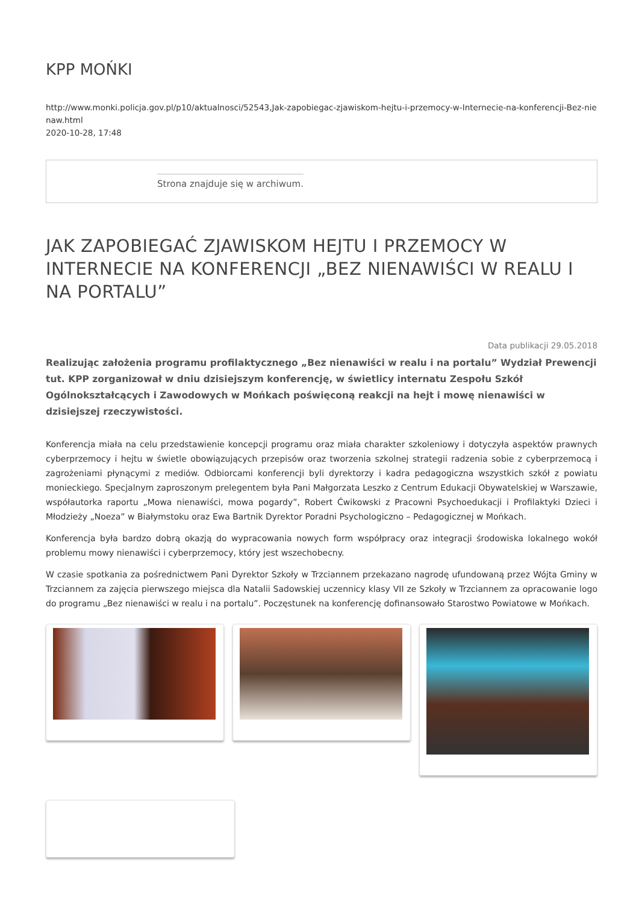KPP MOŃKI
http://www.monki.policja.gov.pl/p10/aktualnosci/52543,Jak-zapobiegac-zjawiskom-hejtu-i-przemocy-w-Internecie-na-konferencji-Bez-nienaw.html
2020-10-28, 17:48
Strona znajduje się w archiwum.
JAK ZAPOBIEGAĆ ZJAWISKOM HEJTU I PRZEMOCY W INTERNECIE NA KONFERENCJI „BEZ NIENAWIŚCI W REALU I NA PORTALU”
Data publikacji 29.05.2018
Realizując założenia programu profilaktycznego „Bez nienawiści w realu i na portalu” Wydział Prewencji tut. KPP zorganizował w dniu dzisiejszym konferencję, w świetlicy internatu Zespołu Szkół Ogólnokształcących i Zawodowych w Mońkach poświęconą reakcji na hejt i mowę nienawiści w dzisiejszej rzeczywistości.
Konferencja miała na celu przedstawienie koncepcji programu oraz miała charakter szkoleniowy i dotyczyła aspektów prawnych cyberprzemocy i hejtu w świetle obowiązujących przepisów oraz tworzenia szkolnej strategii radzenia sobie z cyberprzemocą i zagrożeniami płynącymi z mediów. Odbiorcami konferencji byli dyrektorzy i kadra pedagogiczna wszystkich szkół z powiatu monieckiego. Specjalnym zaproszonym prelegentem była Pani Małgorzata Leszko z Centrum Edukacji Obywatelskiej w Warszawie, współautorka raportu „Mowa nienawiści, mowa pogardy”, Robert Ćwikowski z Pracowni Psychoedukacji i Profilaktyki Dzieci i Młodzieży „Noeza” w Białymstoku oraz Ewa Bartnik Dyrektor Poradni Psychologiczno – Pedagogicznej w Mońkach.
Konferencja była bardzo dobrą okazją do wypracowania nowych form współpracy oraz integracji środowiska lokalnego wokół problemu mowy nienawiści i cyberprzemocy, który jest wszechobecny.
W czasie spotkania za pośrednictwem Pani Dyrektor Szkoły w Trzciannem przekazano nagrodę ufundowaną przez Wójta Gminy w Trzciannem za zajęcia pierwszego miejsca dla Natalii Sadowskiej uczennicy klasy VII ze Szkoły w Trzciannem za opracowanie logo do programu „Bez nienawiści w realu i na portalu”. Poczęstunek na konferencję dofinansowało Starostwo Powiatowe w Mońkach.